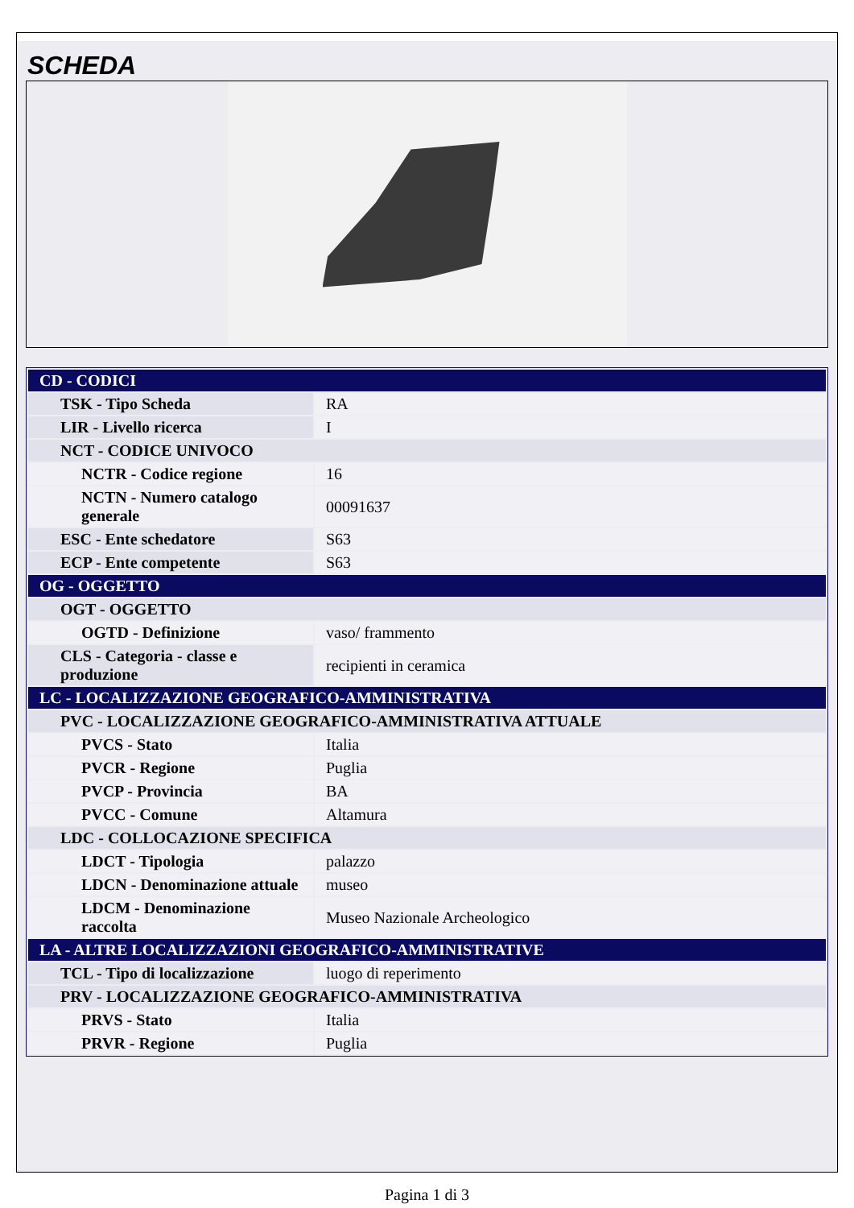SCHEDA
| CD - CODICI | |
| TSK - Tipo Scheda | RA |
| LIR - Livello ricerca | I |
| NCT - CODICE UNIVOCO | |
| NCTR - Codice regione | 16 |
| NCTN - Numero catalogo generale | 00091637 |
| ESC - Ente schedatore | S63 |
| ECP - Ente competente | S63 |
| OG - OGGETTO | |
| OGT - OGGETTO | |
| OGTD - Definizione | vaso/ frammento |
| CLS - Categoria - classe e produzione | recipienti in ceramica |
| LC - LOCALIZZAZIONE GEOGRAFICO-AMMINISTRATIVA | |
| PVC - LOCALIZZAZIONE GEOGRAFICO-AMMINISTRATIVA ATTUALE | |
| PVCS - Stato | Italia |
| PVCR - Regione | Puglia |
| PVCP - Provincia | BA |
| PVCC - Comune | Altamura |
| LDC - COLLOCAZIONE SPECIFICA | |
| LDCT - Tipologia | palazzo |
| LDCN - Denominazione attuale | museo |
| LDCM - Denominazione raccolta | Museo Nazionale Archeologico |
| LA - ALTRE LOCALIZZAZIONI GEOGRAFICO-AMMINISTRATIVE | |
| TCL - Tipo di localizzazione | luogo di reperimento |
| PRV - LOCALIZZAZIONE GEOGRAFICO-AMMINISTRATIVA | |
| PRVS - Stato | Italia |
| PRVR - Regione | Puglia |
Pagina 1 di 3